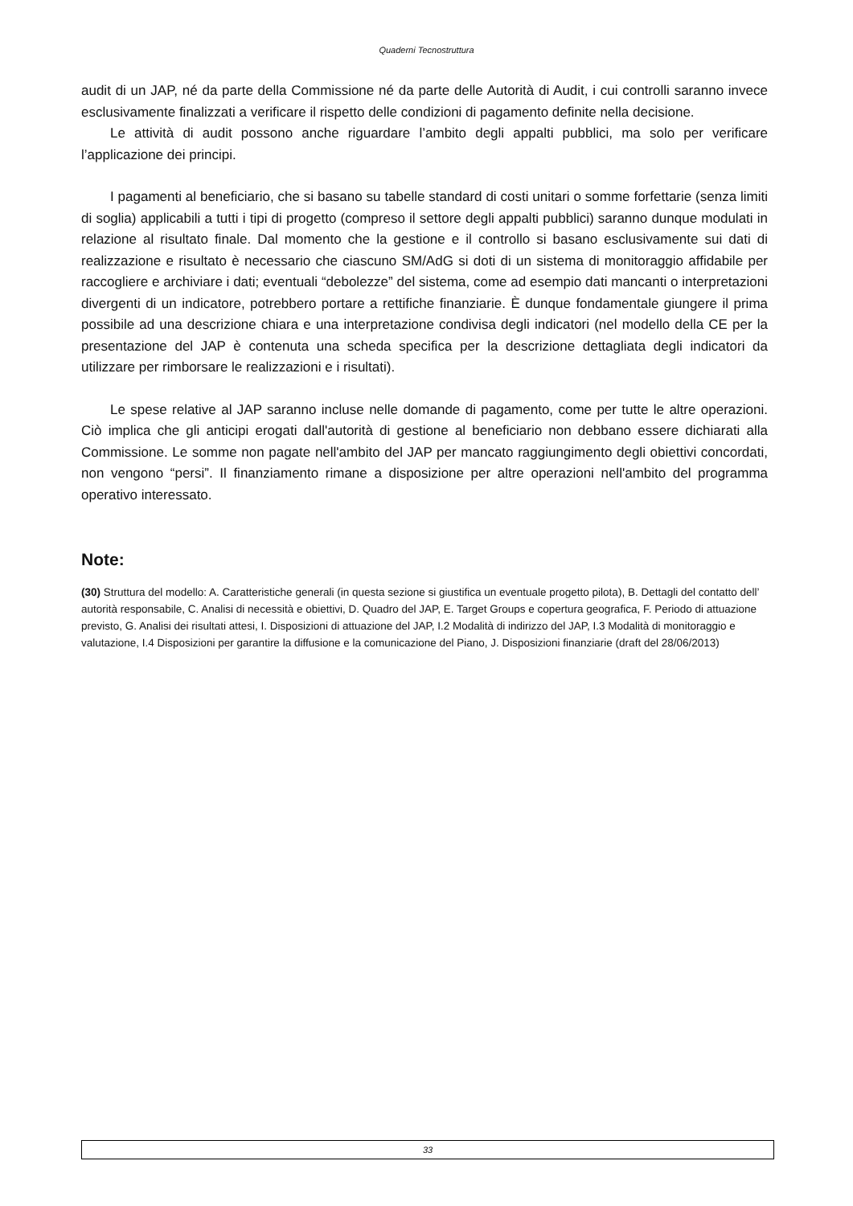Quaderni Tecnostruttura
audit di un JAP, né da parte della Commissione né da parte delle Autorità di Audit, i cui controlli saranno invece esclusivamente finalizzati a verificare il rispetto delle condizioni di pagamento definite nella decisione.
Le attività di audit possono anche riguardare l’ambito degli appalti pubblici, ma solo per verificare l’applicazione dei principi.
I pagamenti al beneficiario, che si basano su tabelle standard di costi unitari o somme forfettarie (senza limiti di soglia) applicabili a tutti i tipi di progetto (compreso il settore degli appalti pubblici) saranno dunque modulati in relazione al risultato finale. Dal momento che la gestione e il controllo si basano esclusivamente sui dati di realizzazione e risultato è necessario che ciascuno SM/AdG si doti di un sistema di monitoraggio affidabile per raccogliere e archiviare i dati; eventuali “debolezze” del sistema, come ad esempio dati mancanti o interpretazioni divergenti di un indicatore, potrebbero portare a rettifiche finanziarie. È dunque fondamentale giungere il prima possibile ad una descrizione chiara e una interpretazione condivisa degli indicatori (nel modello della CE per la presentazione del JAP è contenuta una scheda specifica per la descrizione dettagliata degli indicatori da utilizzare per rimborsare le realizzazioni e i risultati).
Le spese relative al JAP saranno incluse nelle domande di pagamento, come per tutte le altre operazioni. Ciò implica che gli anticipi erogati dall'autorità di gestione al beneficiario non debbano essere dichiarati alla Commissione. Le somme non pagate nell'ambito del JAP per mancato raggiungimento degli obiettivi concordati, non vengono “persi”. Il finanziamento rimane a disposizione per altre operazioni nell'ambito del programma operativo interessato.
Note:
(30) Struttura del modello: A. Caratteristiche generali (in questa sezione si giustifica un eventuale progetto pilota), B. Dettagli del contatto dell’ autorità responsabile, C. Analisi di necessità e obiettivi, D. Quadro del JAP, E. Target Groups e copertura geografica, F. Periodo di attuazione previsto, G. Analisi dei risultati attesi, I. Disposizioni di attuazione del JAP, I.2 Modalità di indirizzo del JAP, I.3 Modalità di monitoraggio e valutazione, I.4 Disposizioni per garantire la diffusione e la comunicazione del Piano, J. Disposizioni finanziarie (draft del 28/06/2013)
33